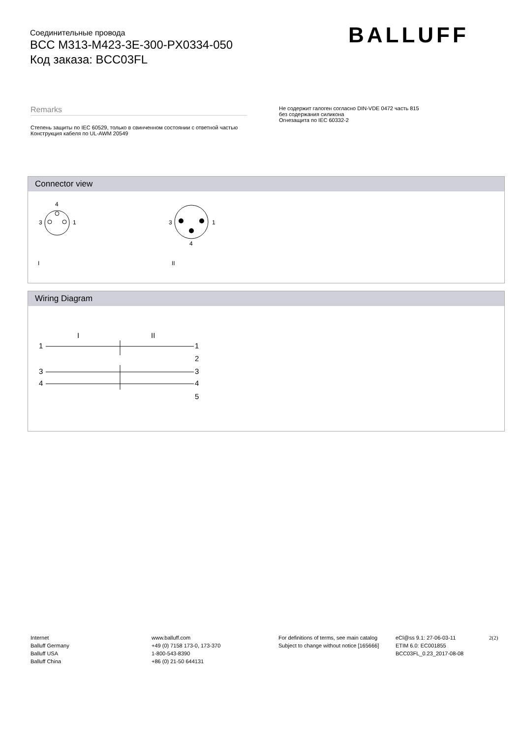Соединительные провода
BCC M313-M423-3E-300-PX0334-050
Код заказа: BCC03FL
BALLUFF
Remarks
Степень защиты по IEC 60529, только в свинченном состоянии с ответной частью
Конструкция кабеля по UL-AWM 20549
Не содержит галоген согласно DIN-VDE 0472 часть 815
без содержания силикона
Огнезащита по IEC 60332-2
Connector view
4
3
1
I
3
1
4
II
Wiring Diagram
I
II
1
1
2
3
3
4
4
5
Internet
Balluff Germany
Balluff USA
Balluff China
www.balluff.com
+49 (0) 7158 173-0, 173-370
1-800-543-8390
+86 (0) 21-50 644131
For definitions of terms, see main catalog
Subject to change without notice [165666]
eCl@ss 9.1: 27-06-03-11
ETIM 6.0: EC001855
BCC03FL_0.23_2017-08-08
2(2)